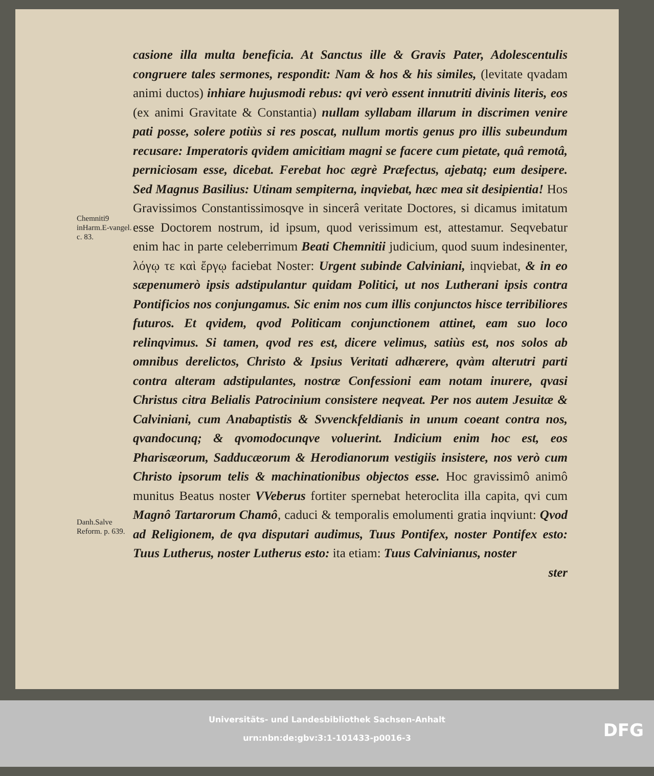Chemniti9 inHarm.E-vangel. c. 83.
Danh.Salve Reform. p. 639.
casione illa multa beneficia. At Sanctus ille & Gravis Pater, Adolescentulis congruere tales sermones, respondit: Nam & hos & his similes, (levitate qvadam animi ductos) inhiare hujusmodi rebus: qvi verò essent innutriti divinis literis, eos (ex animi Gravitate & Constantia) nullam syllabam illarum in discrimen venire pati posse, solere potiùs si res poscat, nullum mortis genus pro illis subeundum recusare: Imperatoris qvidem amicitiam magni se facere cum pietate, quâ remotâ, perniciosam esse, dicebat. Ferebat hoc ægrè Præfectus, ajebatq; eum desipere. Sed Magnus Basilius: Utinam sempiterna, inqviebat, hæc mea sit desipientia! Hos Gravissimos Constantissimosqve in sincerâ veritate Doctores, si dicamus imitatum esse Doctorem nostrum, id ipsum, quod verissimum est, attestamur. Seqvebatur enim hac in parte celeberrimum Beati Chemnitii judicium, quod suum indesinenter, λόγῳ τε καὶ ἔργῳ faciebat Noster: Urgent subinde Calviniani, inqviebat, & in eo sæpenumerò ipsis adstipulantur quidam Politici, ut nos Lutherani ipsis contra Pontificios nos conjungamus. Sic enim nos cum illis conjunctos hisce terribiliores futuros. Et qvidem, qvod Politicam conjunctionem attinet, eam suo loco relinqvimus. Si tamen, qvod res est, dicere velimus, satiùs est, nos solos ab omnibus derelictos, Christo & Ipsius Veritati adhærere, qvàm alterutri parti contra alteram adstipulantes, nostræ Confessioni eam notam inurere, qvasi Christus citra Belialis Patrocinium consistere neqveat. Per nos autem Jesuitæ & Calviniani, cum Anabaptistis & Svvenckfeldianis in unum coeant contra nos, qvandocunq; & qvomodocunqve voluerint. Indicium enim hoc est, eos Pharisæorum, Sadducæorum & Herodianorum vestigiis insistere, nos verò cum Christo ipsorum telis & machinationibus objectos esse. Hoc gravissimô animô munitus Beatus noster VVeberus fortiter spernebat heteroclita illa capita, qvi cum Magnô Tartarorum Chamô, caduci & temporalis emolumenti gratia inqviunt: Qvod ad Religionem, de qva disputari audimus, Tuus Pontifex, noster Pontifex esto: Tuus Lutherus, noster Lutherus esto: ita etiam: Tuus Calvinianus, noster
ster
Universitäts- und Landesbibliothek Sachsen-Anhalt
urn:nbn:de:gbv:3:1-101433-p0016-3
DFG